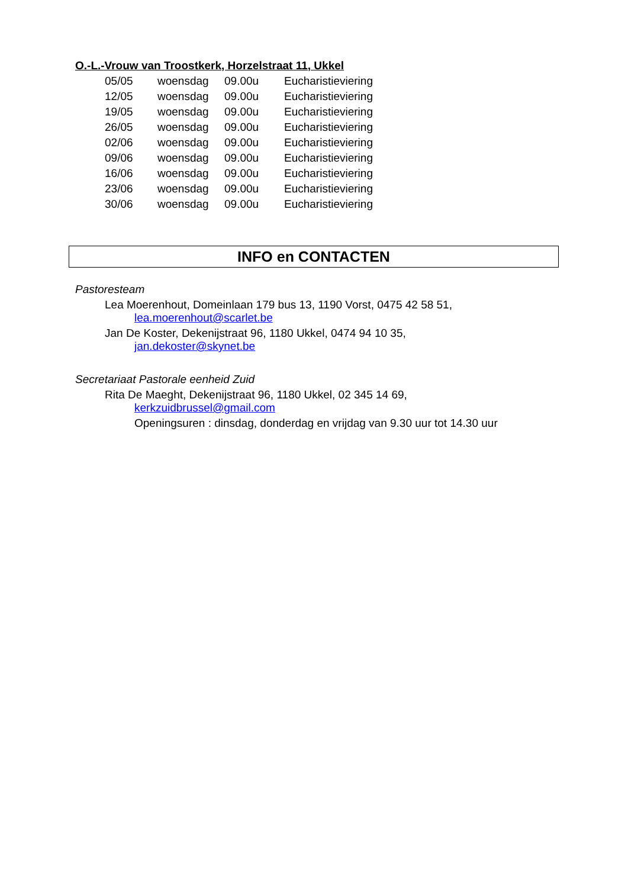O.-L.-Vrouw van Troostkerk, Horzelstraat 11, Ukkel
| 05/05 | woensdag | 09.00u | Eucharistieviering |
| 12/05 | woensdag | 09.00u | Eucharistieviering |
| 19/05 | woensdag | 09.00u | Eucharistieviering |
| 26/05 | woensdag | 09.00u | Eucharistieviering |
| 02/06 | woensdag | 09.00u | Eucharistieviering |
| 09/06 | woensdag | 09.00u | Eucharistieviering |
| 16/06 | woensdag | 09.00u | Eucharistieviering |
| 23/06 | woensdag | 09.00u | Eucharistieviering |
| 30/06 | woensdag | 09.00u | Eucharistieviering |
INFO en CONTACTEN
Pastoresteam
Lea Moerenhout, Domeinlaan 179 bus 13, 1190 Vorst, 0475 42 58 51,
lea.moerenhout@scarlet.be
Jan De Koster, Dekenijstraat 96, 1180 Ukkel, 0474 94 10 35,
jan.dekoster@skynet.be
Secretariaat Pastorale eenheid Zuid
Rita De Maeght, Dekenijstraat 96, 1180 Ukkel, 02 345 14 69,
kerkzuidbrussel@gmail.com
Openingsuren : dinsdag, donderdag en vrijdag van 9.30 uur tot 14.30 uur